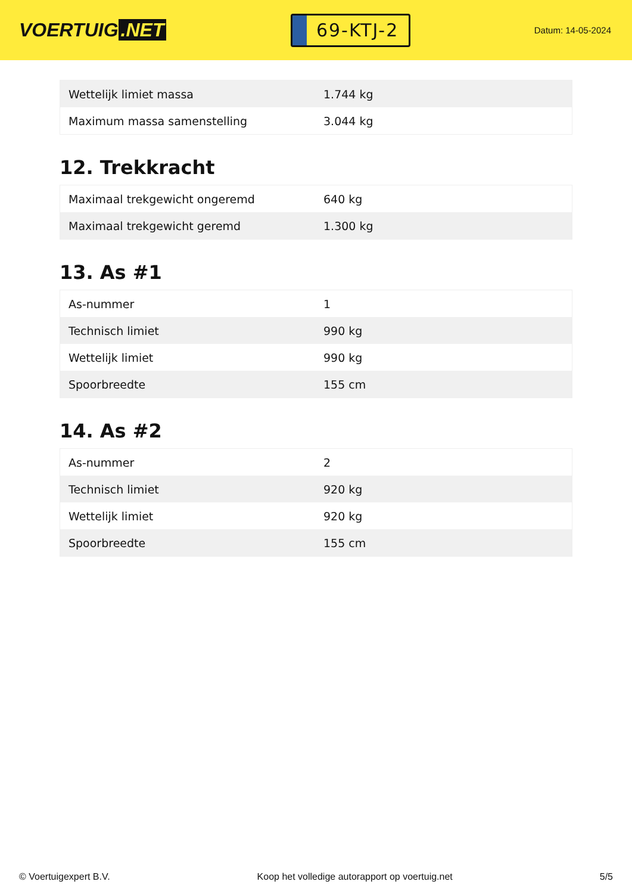VOERTUIG.NET
69-KTJ-2
Datum: 14-05-2024
| Wettelijk limiet massa | 1.744 kg |
| Maximum massa samenstelling | 3.044 kg |
12. Trekkracht
| Maximaal trekgewicht ongeremd | 640 kg |
| Maximaal trekgewicht geremd | 1.300 kg |
13. As #1
| As-nummer | 1 |
| Technisch limiet | 990 kg |
| Wettelijk limiet | 990 kg |
| Spoorbreedte | 155 cm |
14. As #2
| As-nummer | 2 |
| Technisch limiet | 920 kg |
| Wettelijk limiet | 920 kg |
| Spoorbreedte | 155 cm |
© Voertuigexpert B.V. Koop het volledige autorapport op voertuig.net 5/5